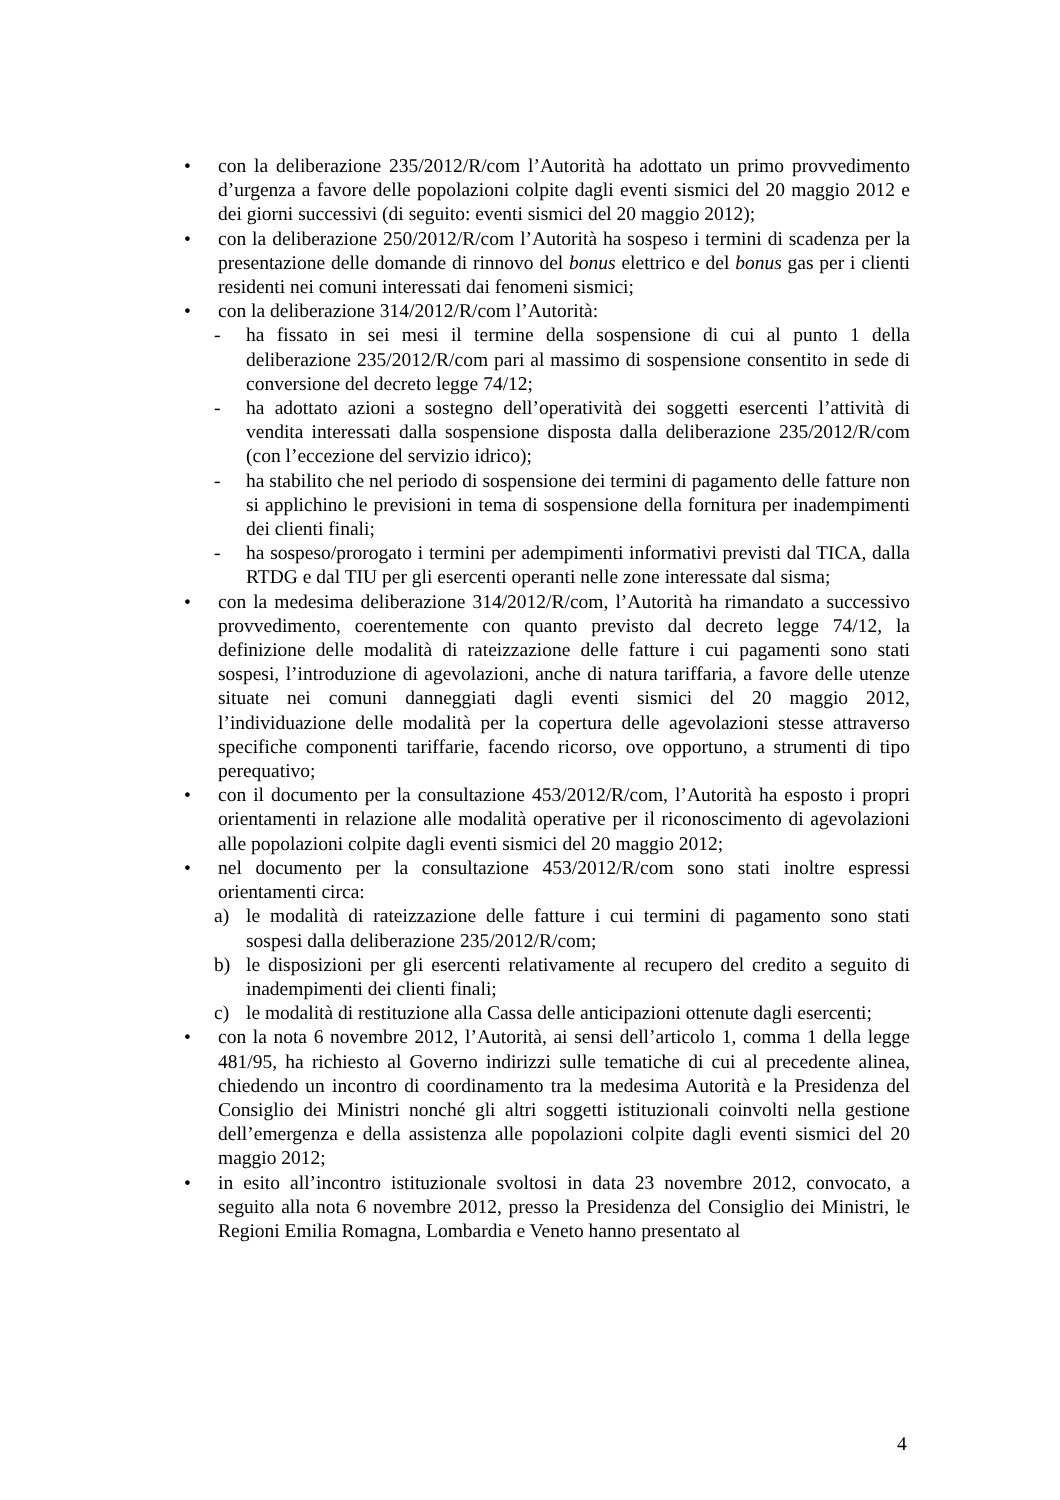• con la deliberazione 235/2012/R/com l’Autorità ha adottato un primo provvedimento d’urgenza a favore delle popolazioni colpite dagli eventi sismici del 20 maggio 2012 e dei giorni successivi (di seguito: eventi sismici del 20 maggio 2012);
• con la deliberazione 250/2012/R/com l’Autorità ha sospeso i termini di scadenza per la presentazione delle domande di rinnovo del bonus elettrico e del bonus gas per i clienti residenti nei comuni interessati dai fenomeni sismici;
• con la deliberazione 314/2012/R/com l’Autorità:
- ha fissato in sei mesi il termine della sospensione di cui al punto 1 della deliberazione 235/2012/R/com pari al massimo di sospensione consentito in sede di conversione del decreto legge 74/12;
- ha adottato azioni a sostegno dell’operatività dei soggetti esercenti l’attività di vendita interessati dalla sospensione disposta dalla deliberazione 235/2012/R/com (con l’eccezione del servizio idrico);
- ha stabilito che nel periodo di sospensione dei termini di pagamento delle fatture non si applichino le previsioni in tema di sospensione della fornitura per inadempimenti dei clienti finali;
- ha sospeso/prorogato i termini per adempimenti informativi previsti dal TICA, dalla RTDG e dal TIU per gli esercenti operanti nelle zone interessate dal sisma;
• con la medesima deliberazione 314/2012/R/com, l’Autorità ha rimandato a successivo provvedimento, coerentemente con quanto previsto dal decreto legge 74/12, la definizione delle modalità di rateizzazione delle fatture i cui pagamenti sono stati sospesi, l’introduzione di agevolazioni, anche di natura tariffaria, a favore delle utenze situate nei comuni danneggiati dagli eventi sismici del 20 maggio 2012, l’individuazione delle modalità per la copertura delle agevolazioni stesse attraverso specifiche componenti tariffarie, facendo ricorso, ove opportuno, a strumenti di tipo perequativo;
• con il documento per la consultazione 453/2012/R/com, l’Autorità ha esposto i propri orientamenti in relazione alle modalità operative per il riconoscimento di agevolazioni alle popolazioni colpite dagli eventi sismici del 20 maggio 2012;
• nel documento per la consultazione 453/2012/R/com sono stati inoltre espressi orientamenti circa:
a) le modalità di rateizzazione delle fatture i cui termini di pagamento sono stati sospesi dalla deliberazione 235/2012/R/com;
b) le disposizioni per gli esercenti relativamente al recupero del credito a seguito di inadempimenti dei clienti finali;
c) le modalità di restituzione alla Cassa delle anticipazioni ottenute dagli esercenti;
• con la nota 6 novembre 2012, l’Autorità, ai sensi dell’articolo 1, comma 1 della legge 481/95, ha richiesto al Governo indirizzi sulle tematiche di cui al precedente alinea, chiedendo un incontro di coordinamento tra la medesima Autorità e la Presidenza del Consiglio dei Ministri nonché gli altri soggetti istituzionali coinvolti nella gestione dell’emergenza e della assistenza alle popolazioni colpite dagli eventi sismici del 20 maggio 2012;
• in esito all’incontro istituzionale svoltosi in data 23 novembre 2012, convocato, a seguito alla nota 6 novembre 2012, presso la Presidenza del Consiglio dei Ministri, le Regioni Emilia Romagna, Lombardia e Veneto hanno presentato al
4